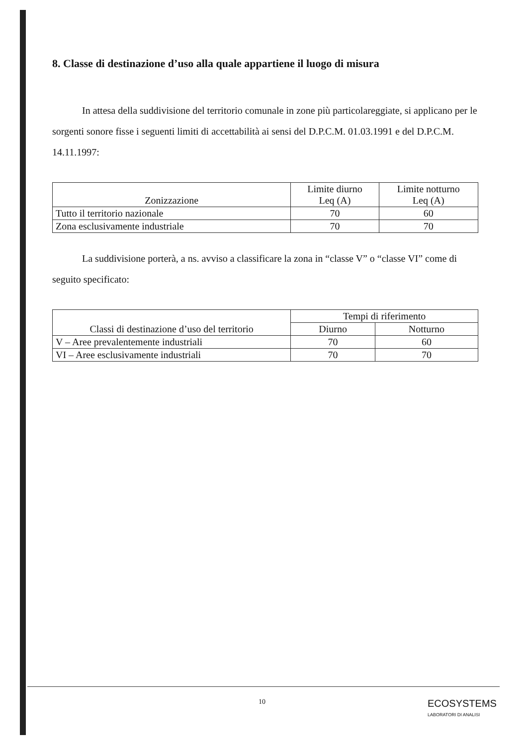8. Classe di destinazione d’uso alla quale appartiene il luogo di misura
In attesa della suddivisione del territorio comunale in zone più particolareggiate, si applicano per le sorgenti sonore fisse i seguenti limiti di accettabilità ai sensi del D.P.C.M. 01.03.1991 e del D.P.C.M. 14.11.1997:
| Zonizzazione | Limite diurno Leq (A) | Limite notturno Leq (A) |
| --- | --- | --- |
| Tutto il territorio nazionale | 70 | 60 |
| Zona esclusivamente industriale | 70 | 70 |
La suddivisione porterà, a ns. avviso a classificare la zona in “classe V” o “classe VI” come di seguito specificato:
| Classi di destinazione d’uso del territorio | Tempi di riferimento | |
| --- | --- | --- |
| | Diurno | Notturno |
| V – Aree prevalentemente industriali | 70 | 60 |
| VI – Aree esclusivamente industriali | 70 | 70 |
10
ECOSYSTEMS
LABORATORI DI ANALISI